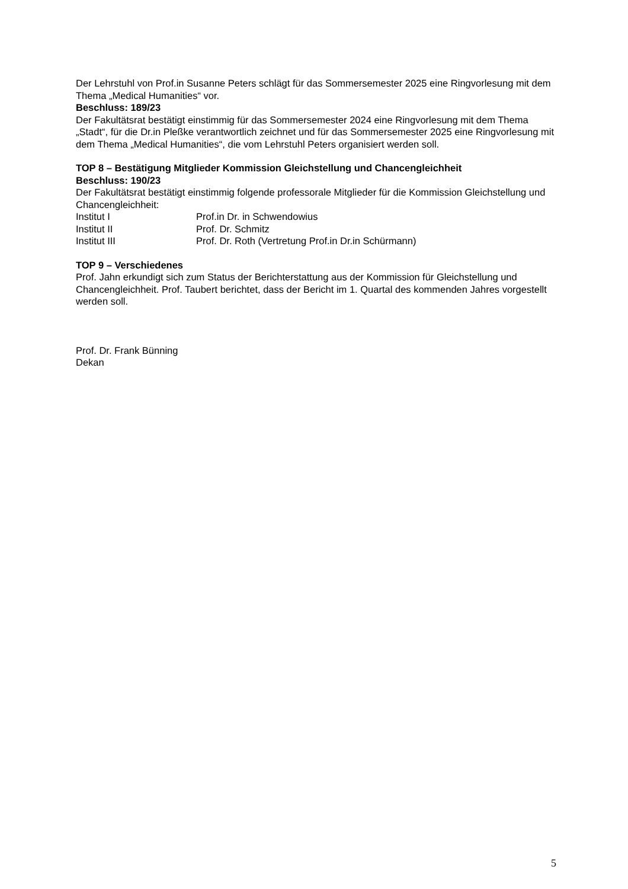Der Lehrstuhl von Prof.in Susanne Peters schlägt für das Sommersemester 2025 eine Ringvorlesung mit dem Thema „Medical Humanities“ vor.
Beschluss: 189/23
Der Fakultätsrat bestätigt einstimmig für das Sommersemester 2024 eine Ringvorlesung mit dem Thema „Stadt“, für die Dr.in Pleßke verantwortlich zeichnet und für das Sommersemester 2025 eine Ringvorlesung mit dem Thema „Medical Humanities“, die vom Lehrstuhl Peters organisiert werden soll.
TOP 8 – Bestätigung Mitglieder Kommission Gleichstellung und Chancengleichheit
Beschluss: 190/23
Der Fakultätsrat bestätigt einstimmig folgende professorale Mitglieder für die Kommission Gleichstellung und Chancengleichheit:
| Institut I | Prof.in Dr. in Schwendowius |
| Institut II | Prof. Dr. Schmitz |
| Institut III | Prof. Dr. Roth (Vertretung Prof.in Dr.in Schürmann) |
TOP 9 – Verschiedenes
Prof. Jahn erkundigt sich zum Status der Berichterstattung aus der Kommission für Gleichstellung und Chancengleichheit. Prof. Taubert berichtet, dass der Bericht im 1. Quartal des kommenden Jahres vorgestellt werden soll.
Prof. Dr. Frank Bünning
Dekan
5